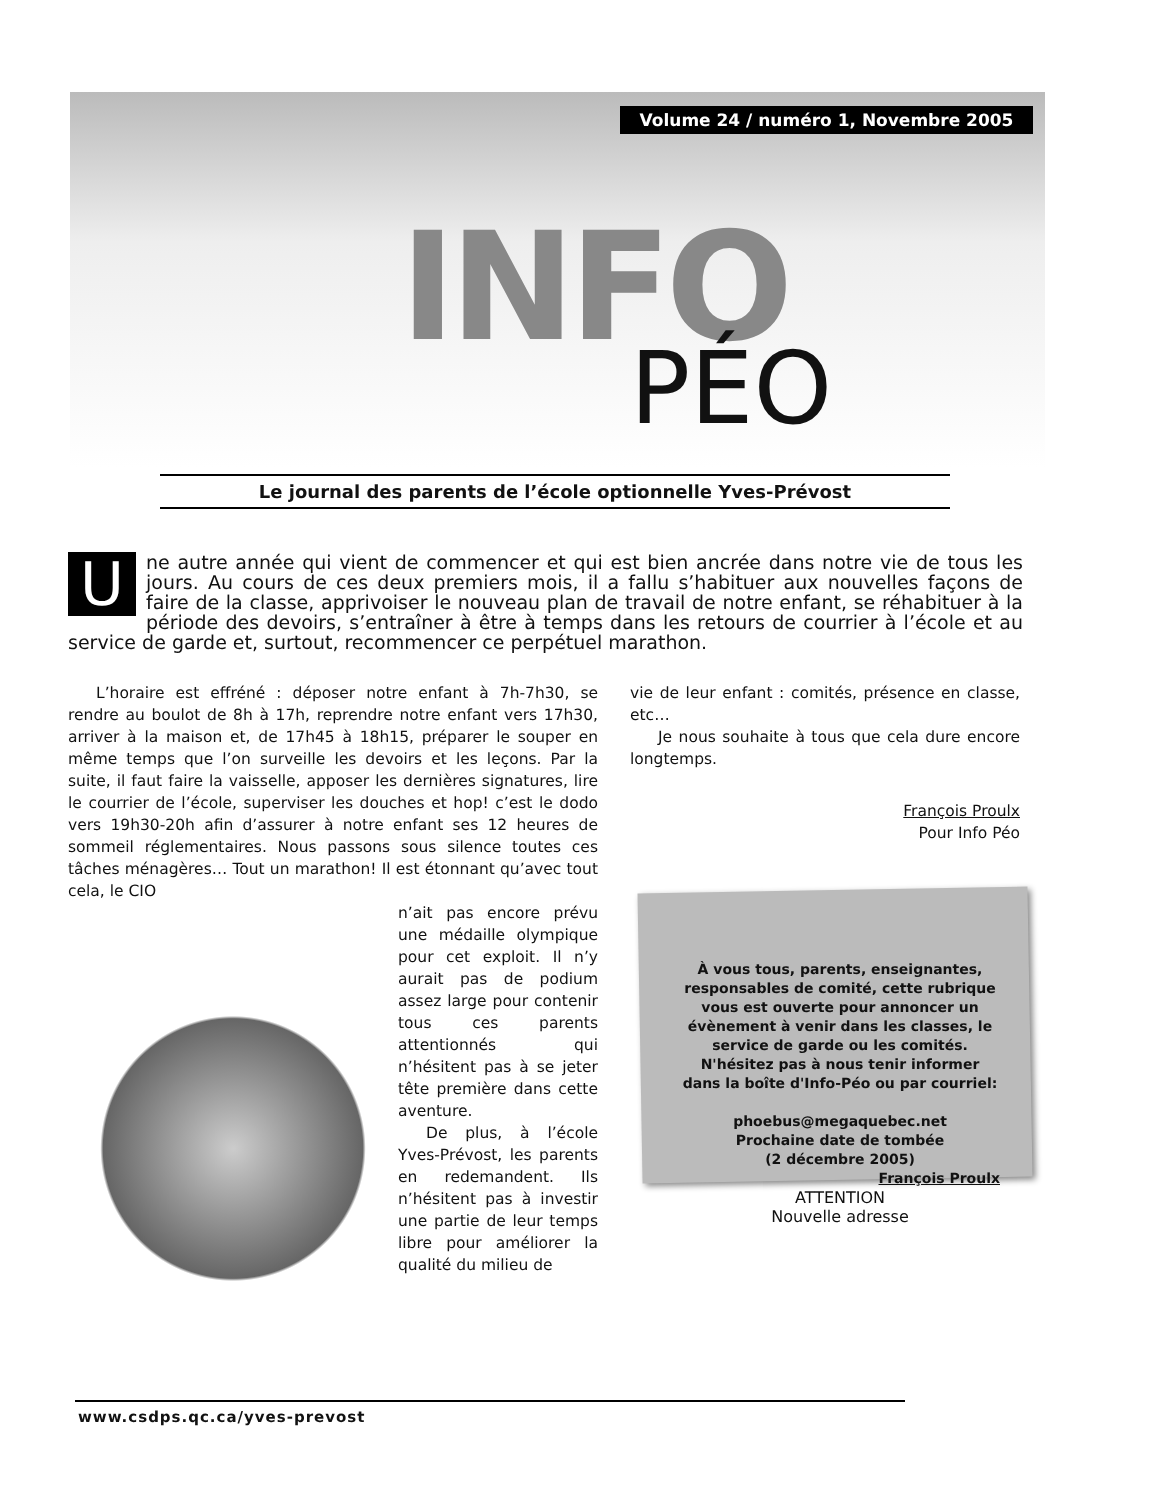Volume 24 / numéro 1, Novembre 2005
INFO
PÉO
Le journal des parents de l’école optionnelle Yves-Prévost
Une autre année qui vient de commencer et qui est bien ancrée dans notre vie de tous les jours. Au cours de ces deux premiers mois, il a fallu s’habituer aux nouvelles façons de faire de la classe, apprivoiser le nouveau plan de travail de notre enfant, se réhabituer à la période des devoirs, s’entraîner à être à temps dans les retours de courrier à l’école et au service de garde et, surtout, recommencer ce perpétuel marathon.
L’horaire est effréné : déposer notre enfant à 7h-7h30, se rendre au boulot de 8h à 17h, reprendre notre enfant vers 17h30, arriver à la maison et, de 17h45 à 18h15, préparer le souper en même temps que l’on surveille les devoirs et les leçons. Par la suite, il faut faire la vaisselle, apposer les dernières signatures, lire le courrier de l’école, superviser les douches et hop! c’est le dodo vers 19h30-20h afin d’assurer à notre enfant ses 12 heures de sommeil réglementaires. Nous passons sous silence toutes ces tâches ménagères… Tout un marathon! Il est étonnant qu’avec tout cela, le CIO
n’ait pas encore prévu une médaille olympique pour cet exploit. Il n’y aurait pas de podium assez large pour contenir tous ces parents attentionnés qui n’hésitent pas à se jeter tête première dans cette aventure.
De plus, à l’école Yves-Prévost, les parents en redemandent. Ils n’hésitent pas à investir une partie de leur temps libre pour améliorer la qualité du milieu de
vie de leur enfant : comités, présence en classe, etc…
Je nous souhaite à tous que cela dure encore longtemps.
François Proulx
Pour Info Péo
À vous tous, parents, enseignantes, responsables de comité, cette rubrique vous est ouverte pour annoncer un évènement à venir dans les classes, le service de garde ou les comités.
N'hésitez pas à nous tenir informer dans la boîte d'Info-Péo ou par courriel:
phoebus@megaquebec.net
Prochaine date de tombée
(2 décembre 2005)
François Proulx
ATTENTION
Nouvelle adresse
www.csdps.qc.ca/yves-prevost